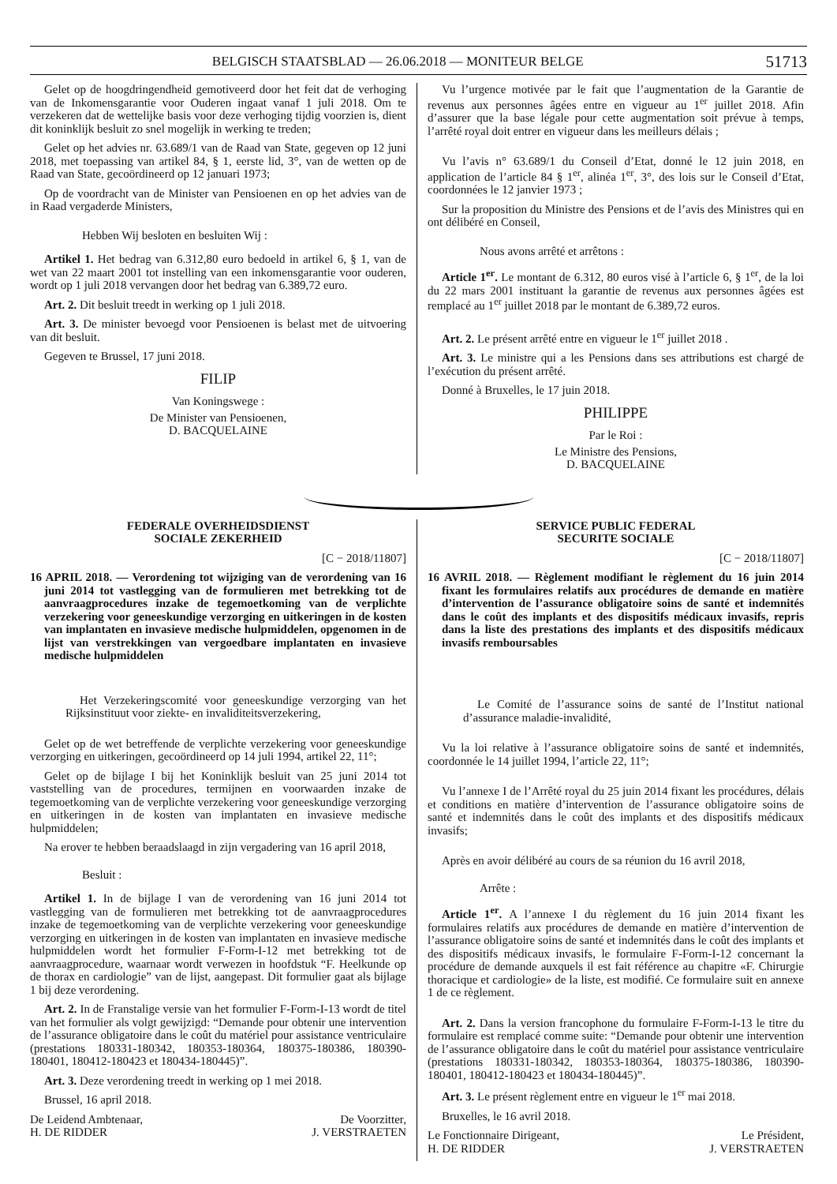BELGISCH STAATSBLAD — 26.06.2018 — MONITEUR BELGE 51713
Gelet op de hoogdringendheid gemotiveerd door het feit dat de verhoging van de Inkomensgarantie voor Ouderen ingaat vanaf 1 juli 2018. Om te verzekeren dat de wettelijke basis voor deze verhoging tijdig voorzien is, dient dit koninklijk besluit zo snel mogelijk in werking te treden;
Gelet op het advies nr. 63.689/1 van de Raad van State, gegeven op 12 juni 2018, met toepassing van artikel 84, § 1, eerste lid, 3°, van de wetten op de Raad van State, gecoördineerd op 12 januari 1973;
Op de voordracht van de Minister van Pensioenen en op het advies van de in Raad vergaderde Ministers,
Hebben Wij besloten en besluiten Wij :
Artikel 1. Het bedrag van 6.312,80 euro bedoeld in artikel 6, § 1, van de wet van 22 maart 2001 tot instelling van een inkomensgarantie voor ouderen, wordt op 1 juli 2018 vervangen door het bedrag van 6.389,72 euro.
Art. 2. Dit besluit treedt in werking op 1 juli 2018.
Art. 3. De minister bevoegd voor Pensioenen is belast met de uitvoering van dit besluit.
Gegeven te Brussel, 17 juni 2018.
FILIP
Van Koningswege :
De Minister van Pensioenen,
D. BACQUELAINE
Vu l’urgence motivée par le fait que l’augmentation de la Garantie de revenus aux personnes âgées entre en vigueur au 1<sup>er</sup> juillet 2018. Afin d’assurer que la base légale pour cette augmentation soit prévue à temps, l’arrêté royal doit entrer en vigueur dans les meilleurs délais ;
Vu l’avis n° 63.689/1 du Conseil d’Etat, donné le 12 juin 2018, en application de l’article 84 § 1<sup>er</sup>, alinéa 1<sup>er</sup>, 3°, des lois sur le Conseil d’Etat, coordonnées le 12 janvier 1973 ;
Sur la proposition du Ministre des Pensions et de l’avis des Ministres qui en ont délibéré en Conseil,
Nous avons arrêté et arrêtons :
Article 1<sup>er</sup>. Le montant de 6.312, 80 euros visé à l’article 6, § 1<sup>er</sup>, de la loi du 22 mars 2001 instituant la garantie de revenus aux personnes âgées est remplacé au 1<sup>er</sup> juillet 2018 par le montant de 6.389,72 euros.
Art. 2. Le présent arrêté entre en vigueur le 1<sup>er</sup> juillet 2018 .
Art. 3. Le ministre qui a les Pensions dans ses attributions est chargé de l’exécution du présent arrêté.
Donné à Bruxelles, le 17 juin 2018.
PHILIPPE
Par le Roi :
Le Ministre des Pensions,
D. BACQUELAINE
FEDERALE OVERHEIDSDIENST
SOCIALE ZEKERHEID
[C − 2018/11807]
16 APRIL 2018. — Verordening tot wijziging van de verordening van 16 juni 2014 tot vastlegging van de formulieren met betrekking tot de aanvraagprocedures inzake de tegemoetkoming van de verplichte verzekering voor geneeskundige verzorging en uitkeringen in de kosten van implantaten en invasieve medische hulpmiddelen, opgenomen in de lijst van verstrekkingen van vergoedbare implantaten en invasieve medische hulpmiddelen
Het Verzekeringscomité voor geneeskundige verzorging van het Rijksinstituut voor ziekte- en invaliditeitsverzekering,
Gelet op de wet betreffende de verplichte verzekering voor geneeskundige verzorging en uitkeringen, gecoördineerd op 14 juli 1994, artikel 22, 11°;
Gelet op de bijlage I bij het Koninklijk besluit van 25 juni 2014 tot vaststelling van de procedures, termijnen en voorwaarden inzake de tegemoetkoming van de verplichte verzekering voor geneeskundige verzorging en uitkeringen in de kosten van implantaten en invasieve medische hulpmiddelen;
Na erover te hebben beraadslaagd in zijn vergadering van 16 april 2018,
Besluit :
Artikel 1. In de bijlage I van de verordening van 16 juni 2014 tot vastlegging van de formulieren met betrekking tot de aanvraagprocedures inzake de tegemoetkoming van de verplichte verzekering voor geneeskundige verzorging en uitkeringen in de kosten van implantaten en invasieve medische hulpmiddelen wordt het formulier F-Form-I-12 met betrekking tot de aanvraagprocedure, waarnaar wordt verwezen in hoofdstuk “F. Heelkunde op de thorax en cardiologie” van de lijst, aangepast. Dit formulier gaat als bijlage 1 bij deze verordening.
Art. 2. In de Franstalige versie van het formulier F-Form-I-13 wordt de titel van het formulier als volgt gewijzigd: “Demande pour obtenir une intervention de l’assurance obligatoire dans le coût du matériel pour assistance ventriculaire (prestations 180331-180342, 180353-180364, 180375-180386, 180390-180401, 180412-180423 et 180434-180445)”.
Art. 3. Deze verordening treedt in werking op 1 mei 2018.
Brussel, 16 april 2018.
De Leidend Ambtenaar,
H. DE RIDDER De Voorzitter,
J. VERSTRAETEN
SERVICE PUBLIC FEDERAL
SECURITE SOCIALE
[C − 2018/11807]
16 AVRIL 2018. — Règlement modifiant le règlement du 16 juin 2014 fixant les formulaires relatifs aux procédures de demande en matière d’intervention de l’assurance obligatoire soins de santé et indemnités dans le coût des implants et des dispositifs médicaux invasifs, repris dans la liste des prestations des implants et des dispositifs médicaux invasifs remboursables
Le Comité de l’assurance soins de santé de l’Institut national d’assurance maladie-invalidité,
Vu la loi relative à l’assurance obligatoire soins de santé et indemnités, coordonnée le 14 juillet 1994, l’article 22, 11°;
Vu l’annexe I de l’Arrêté royal du 25 juin 2014 fixant les procédures, délais et conditions en matière d’intervention de l’assurance obligatoire soins de santé et indemnités dans le coût des implants et des dispositifs médicaux invasifs;
Après en avoir délibéré au cours de sa réunion du 16 avril 2018,
Arrête :
Article 1<sup>er</sup>. A l’annexe I du règlement du 16 juin 2014 fixant les formulaires relatifs aux procédures de demande en matière d’intervention de l’assurance obligatoire soins de santé et indemnités dans le coût des implants et des dispositifs médicaux invasifs, le formulaire F-Form-I-12 concernant la procédure de demande auxquels il est fait référence au chapitre «F. Chirurgie thoracique et cardiologie» de la liste, est modifié. Ce formulaire suit en annexe 1 de ce règlement.
Art. 2. Dans la version francophone du formulaire F-Form-I-13 le titre du formulaire est remplacé comme suite: “Demande pour obtenir une intervention de l’assurance obligatoire dans le coût du matériel pour assistance ventriculaire (prestations 180331-180342, 180353-180364, 180375-180386, 180390-180401, 180412-180423 et 180434-180445)”.
Art. 3. Le présent règlement entre en vigueur le 1<sup>er</sup> mai 2018.
Bruxelles, le 16 avril 2018.
Le Fonctionnaire Dirigeant,
H. DE RIDDER Le Président,
J. VERSTRAETEN